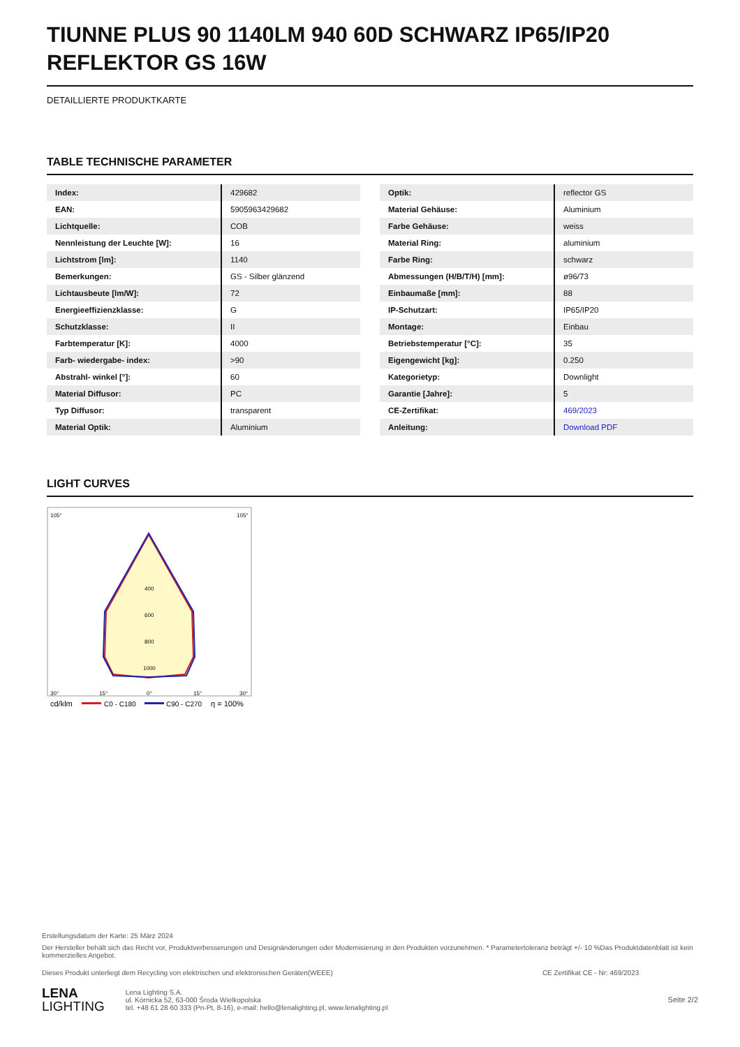TIUNNE PLUS 90 1140LM 940 60D SCHWARZ IP65/IP20 REFLEKTOR GS 16W
DETAILLIERTE PRODUKTKARTE
TABLE TECHNISCHE PARAMETER
| Index: | 429682 |
| EAN: | 5905963429682 |
| Lichtquelle: | COB |
| Nennleistung der Leuchte [W]: | 16 |
| Lichtstrom [lm]: | 1140 |
| Bemerkungen: | GS - Silber glänzend |
| Lichtausbeute [lm/W]: | 72 |
| Energieeffizienzklasse: | G |
| Schutzklasse: | II |
| Farbtemperatur [K]: | 4000 |
| Farb- wiedergabe- index: | >90 |
| Abstrahl- winkel [°]: | 60 |
| Material Diffusor: | PC |
| Typ Diffusor: | transparent |
| Material Optik: | Aluminium |
| Optik: | reflector GS |
| Material Gehäuse: | Aluminium |
| Farbe Gehäuse: | weiss |
| Material Ring: | aluminium |
| Farbe Ring: | schwarz |
| Abmessungen (H/B/T/H) [mm]: | ø96/73 |
| Einbaumaße [mm]: | 88 |
| IP-Schutzart: | IP65/IP20 |
| Montage: | Einbau |
| Betriebstemperatur [°C]: | 35 |
| Eigengewicht [kg]: | 0.250 |
| Kategorietyp: | Downlight |
| Garantie [Jahre]: | 5 |
| CE-Zertifikat: | 469/2023 |
| Anleitung: | Download PDF |
LIGHT CURVES
400
600
800
1000
105°
105°
30°
15°
0°
15°
30°
cd/klm
C0 - C180
C90 - C270
η = 100%
Erstellungsdatum der Karte: 25 März 2024
Der Hersteller behält sich das Recht vor, Produktverbesserungen und Designänderungen oder Modernisierung in den Produkten vorzunehmen. * Parametertoleranz beträgt +/- 10 %Das Produktdatenblatt ist kein kommerzielles Angebot.
Dieses Produkt unterliegt dem Recycling von elektrischen und elektronischen Geräten(WEEE) CE Zertifikat CE - Nr: 469/2023
LENA
LIGHTING
Lena Lighting S.A.
ul. Kórnicka 52, 63-000 Środa Wielkopolska
tel. +48 61 28 60 333 (Pn-Pt, 8-16), e-mail: hello@lenalighting.pl, www.lenalighting.pl
Seite 2/2